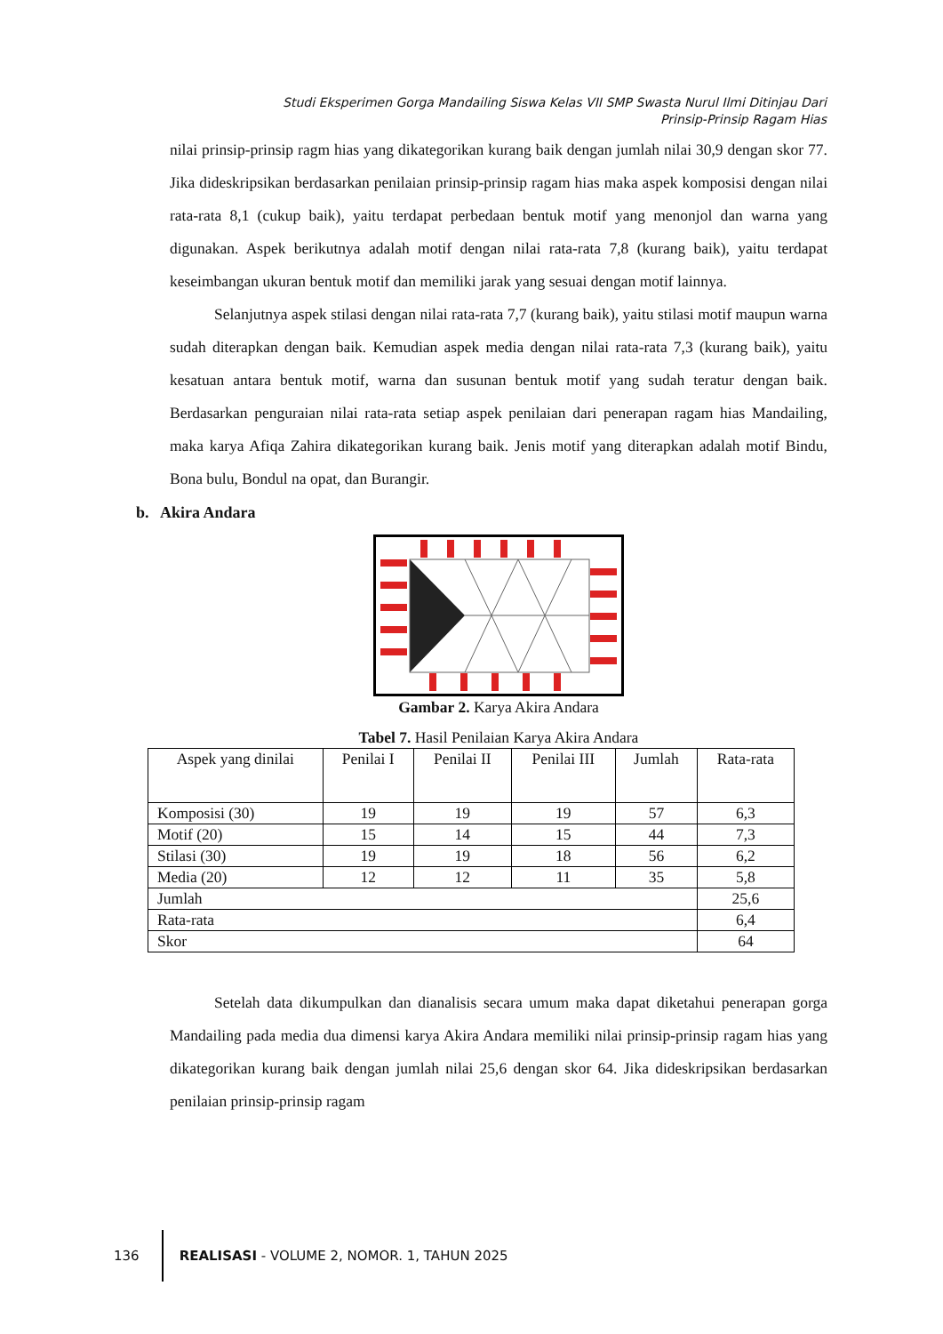Studi Eksperimen Gorga Mandailing Siswa Kelas VII SMP Swasta Nurul Ilmi Ditinjau Dari
Prinsip-Prinsip Ragam Hias
nilai prinsip-prinsip ragm hias yang dikategorikan kurang baik dengan jumlah nilai 30,9 dengan skor 77. Jika dideskripsikan berdasarkan penilaian prinsip-prinsip ragam hias maka aspek komposisi dengan nilai rata-rata 8,1 (cukup baik), yaitu terdapat perbedaan bentuk motif yang menonjol dan warna yang digunakan. Aspek berikutnya adalah motif dengan nilai rata-rata 7,8 (kurang baik), yaitu terdapat keseimbangan ukuran bentuk motif dan memiliki jarak yang sesuai dengan motif lainnya.
Selanjutnya aspek stilasi dengan nilai rata-rata 7,7 (kurang baik), yaitu stilasi motif maupun warna sudah diterapkan dengan baik. Kemudian aspek media dengan nilai rata-rata 7,3 (kurang baik), yaitu kesatuan antara bentuk motif, warna dan susunan bentuk motif yang sudah teratur dengan baik. Berdasarkan penguraian nilai rata-rata setiap aspek penilaian dari penerapan ragam hias Mandailing, maka karya Afiqa Zahira dikategorikan kurang baik. Jenis motif yang diterapkan adalah motif Bindu, Bona bulu, Bondul na opat, dan Burangir.
b. Akira Andara
Gambar 2. Karya Akira Andara
Tabel 7. Hasil Penilaian Karya Akira Andara
| Aspek yang dinilai | Penilai I | Penilai II | Penilai III | Jumlah | Rata-rata |
| --- | --- | --- | --- | --- | --- |
| Komposisi (30) | 19 | 19 | 19 | 57 | 6,3 |
| Motif (20) | 15 | 14 | 15 | 44 | 7,3 |
| Stilasi (30) | 19 | 19 | 18 | 56 | 6,2 |
| Media (20) | 12 | 12 | 11 | 35 | 5,8 |
| Jumlah | | | | | 25,6 |
| Rata-rata | | | | | 6,4 |
| Skor | | | | | 64 |
Setelah data dikumpulkan dan dianalisis secara umum maka dapat diketahui penerapan gorga Mandailing pada media dua dimensi karya Akira Andara memiliki nilai prinsip-prinsip ragam hias yang dikategorikan kurang baik dengan jumlah nilai 25,6 dengan skor 64. Jika dideskripsikan berdasarkan penilaian prinsip-prinsip ragam
136
REALISASI - VOLUME 2, NOMOR. 1, TAHUN 2025